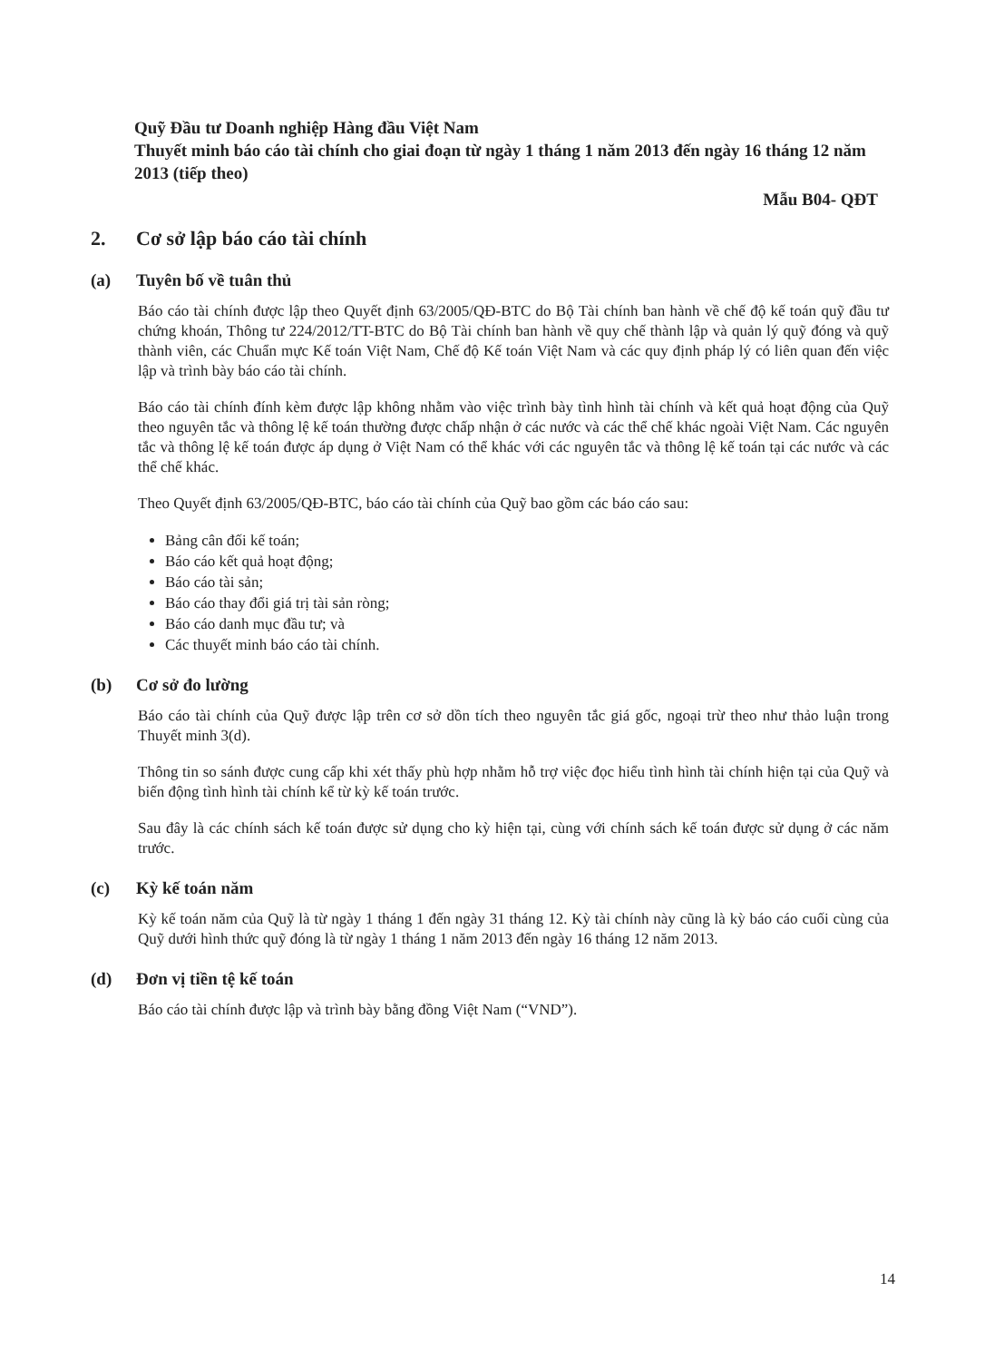Quỹ Đầu tư Doanh nghiệp Hàng đầu Việt Nam
Thuyết minh báo cáo tài chính cho giai đoạn từ ngày 1 tháng 1 năm 2013 đến ngày 16 tháng 12 năm 2013 (tiếp theo)
Mẫu B04- QĐT
2. Cơ sở lập báo cáo tài chính
(a) Tuyên bố về tuân thủ
Báo cáo tài chính được lập theo Quyết định 63/2005/QĐ-BTC do Bộ Tài chính ban hành về chế độ kế toán quỹ đầu tư chứng khoán, Thông tư 224/2012/TT-BTC do Bộ Tài chính ban hành về quy chế thành lập và quản lý quỹ đóng và quỹ thành viên, các Chuẩn mực Kế toán Việt Nam, Chế độ Kế toán Việt Nam và các quy định pháp lý có liên quan đến việc lập và trình bày báo cáo tài chính.
Báo cáo tài chính đính kèm được lập không nhằm vào việc trình bày tình hình tài chính và kết quả hoạt động của Quỹ theo nguyên tắc và thông lệ kế toán thường được chấp nhận ở các nước và các thể chế khác ngoài Việt Nam. Các nguyên tắc và thông lệ kế toán được áp dụng ở Việt Nam có thể khác với các nguyên tắc và thông lệ kế toán tại các nước và các thể chế khác.
Theo Quyết định 63/2005/QĐ-BTC, báo cáo tài chính của Quỹ bao gồm các báo cáo sau:
Bảng cân đối kế toán;
Báo cáo kết quả hoạt động;
Báo cáo tài sản;
Báo cáo thay đổi giá trị tài sản ròng;
Báo cáo danh mục đầu tư; và
Các thuyết minh báo cáo tài chính.
(b) Cơ sở đo lường
Báo cáo tài chính của Quỹ được lập trên cơ sở dồn tích theo nguyên tắc giá gốc, ngoại trừ theo như thảo luận trong Thuyết minh 3(d).
Thông tin so sánh được cung cấp khi xét thấy phù hợp nhằm hỗ trợ việc đọc hiểu tình hình tài chính hiện tại của Quỹ và biến động tình hình tài chính kể từ kỳ kế toán trước.
Sau đây là các chính sách kế toán được sử dụng cho kỳ hiện tại, cùng với chính sách kế toán được sử dụng ở các năm trước.
(c) Kỳ kế toán năm
Kỳ kế toán năm của Quỹ là từ ngày 1 tháng 1 đến ngày 31 tháng 12. Kỳ tài chính này cũng là kỳ báo cáo cuối cùng của Quỹ dưới hình thức quỹ đóng là từ ngày 1 tháng 1 năm 2013 đến ngày 16 tháng 12 năm 2013.
(d) Đơn vị tiền tệ kế toán
Báo cáo tài chính được lập và trình bày bằng đồng Việt Nam (“VND”).
14